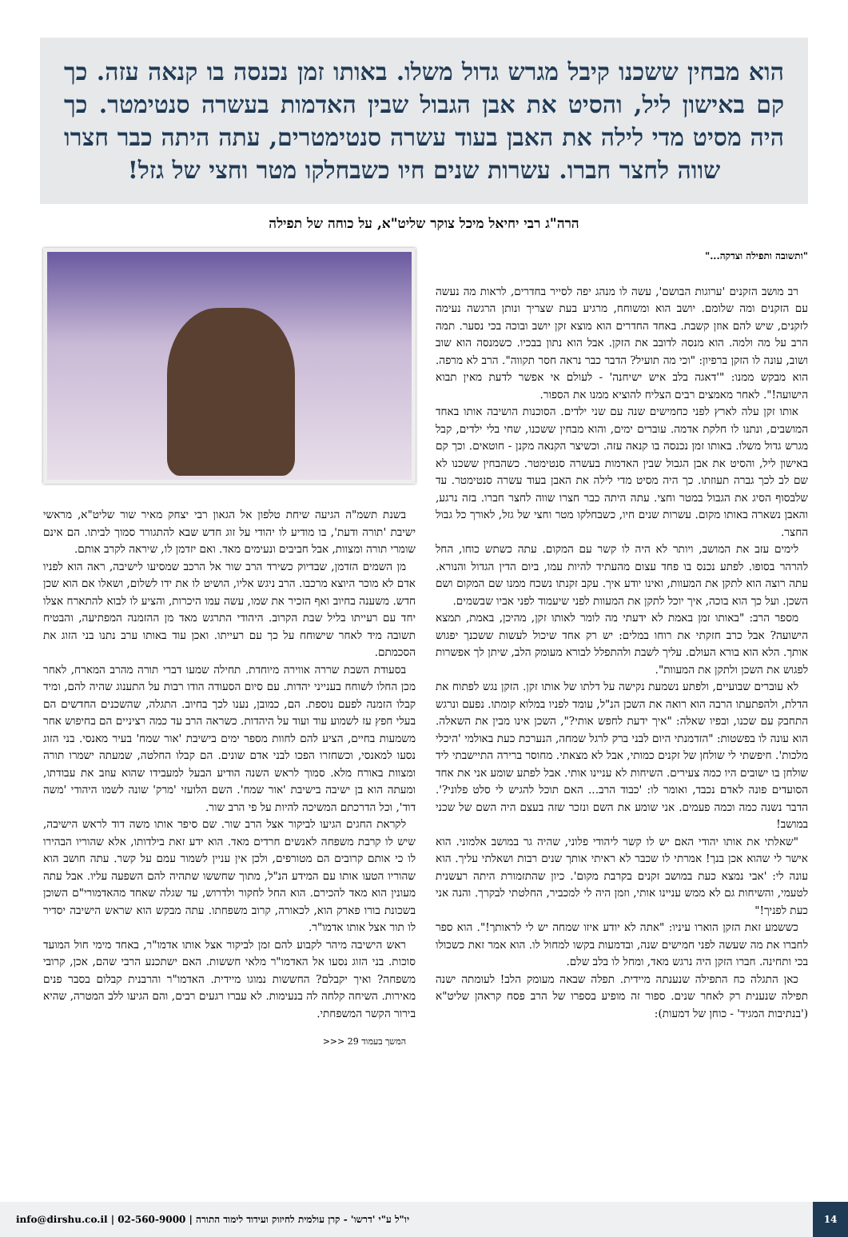הוא מבחין ששכנו קיבל מגרש גדול משלו. באותו זמן נכנסה בו קנאה עזה. כך קם באישון ליל, והסיט את אבן הגבול שבין האדמות בעשרה סנטימטר. כך היה מסיט מדי לילה את האבן בעוד עשרה סנטימטרים, עתה היתה כבר חצרו שווה לחצר חברו. עשרות שנים חיו כשבחלקו מטר וחצי של גזל!
הרה"ג רבי יחיאל מיכל צוקר שליט"א, על כוחה של תפילה
"ותשובה ותפילה וצדקה..."
רב מושב הזקנים 'ערוגות הבושם', עשה לו מנהג יפה לסייר בחדרים, לראות מה נעשה עם הזקנים ומה שלומם. יושב הוא ומשוחח, מרגיע בעת שצריך ונותן הרגשה נעימה לזקנים, שיש להם אוזן קשבת. באחד החדרים הוא מוצא זקן יושב ובוכה בכי נסער. תמה הרב על מה ולמה. הוא מנסה לדובב את הזקן. אבל הוא נתון בבכיו. כשמנסה הוא שוב ושוב, עונה לו הזקן ברפיון: "וכי מה תועיל? הדבר כבר נראה חסר תקווה". הרב לא מרפה. הוא מבקש ממנו: "'דאגה בלב איש ישיחנה' - לעולם אי אפשר לדעת מאין תבוא הישועה!". לאחר מאמצים רבים הצליח להוציא ממנו את הספור.
אותו זקן עלה לארץ לפני כחמישים שנה עם שני ילדים. הסוכנות הושיבה אותו באחד המושבים, ונתנו לו חלקת אדמה. עוברים ימים, והוא מבחין ששכנו, שחי בלי ילדים, קבל מגרש גדול משלו. באותו זמן נכנסה בו קנאה עזה. וכשיצר הקנאה מקנן - חוטאים. וכך קם באישון ליל, והסיט את אבן הגבול שבין האדמות בעשרה סנטימטר. כשהבחין ששכנו לא שם לב לכך גברה תעוזתו. כך היה מסיט מדי לילה את האבן בעוד עשרה סנטימטר. עד שלבסוף הסיג את הגבול במטר וחצי. עתה היתה כבר חצרו שווה לחצר חברו. בזה נרגע, והאבן נשארה באותו מקום. עשרות שנים חיו, כשבחלקו מטר וחצי של גזל, לאורך כל גבול החצר.
לימים עזב את המושב, ויותר לא היה לו קשר עם המקום. עתה כשתש כוחו, החל להרהר בסופו. לפתע נכנס בו פחד עצום מהעתיד להיות עמו, ביום הדין הגדול והנורא. עתה רוצה הוא לתקן את המעוות, ואינו יודע איך. עקב זקנתו נשכח ממנו שם המקום ושם השכן. ועל כך הוא בוכה, איך יוכל לתקן את המעוות לפני שיעמוד לפני אביו שבשמים.
מספר הרב: "באותו זמן באמת לא ידעתי מה לומר לאותו זקן, מהיכן, באמת, תמצא הישועה? אבל כרב חזקתי את רוחו במלים: יש רק אחד שיכול לעשות ששכנך יפגוש אותך. הלא הוא בורא העולם. עליך לשבת ולהתפלל לבורא מעומק הלב, שיתן לך אפשרות לפגוש את השכן ולתקן את המעוות".
לא עוברים שבועיים, ולפתע נשמעת נקישה על דלתו של אותו זקן. הזקן נגש לפתוח את הדלת, ולהפתעתו הרבה הוא רואה את השכן הנ"ל, עומד לפניו במלוא קומתו. נפעם ונרגש התחבק עם שכנו, ובפיו שאלה: "איך ידעת לחפש אותי?", השכן אינו מבין את השאלה. הוא עונה לו בפשטות: "הזדמנתי היום לבני ברק לרגל שמחה, הנערכת כעת באולמי 'היכלי מלכות'. חיפשתי לי שולחן של זקנים כמותי, אבל לא מצאתי. מחוסר ברירה התיישבתי ליד שולחן בו ישובים היו כמה צעירים. השיחות לא עניינו אותי. אבל לפתע שומע אני את אחד הסועדים פונה לאדם נכבד, ואומר לו: 'כבוד הרב... האם תוכל להגיש לי סלט פלוני?'. הדבר נשנה כמה וכמה פעמים. אני שומע את השם ונזכר שזה בעצם היה השם של שכני במושב!
"שאלתי את אותו יהודי האם יש לו קשר ליהודי פלוני, שהיה גר במושב אלמוני. הוא אישר לי שהוא אכן בנך! אמרתי לו שכבר לא ראיתי אותך שנים רבות ושאלתי עליך. הוא עונה לי: 'אבי נמצא כעת במושב זקנים בקרבת מקום'. כיון שהתזמורת היתה רעשנית לטעמי, והשיחות גם לא ממש עניינו אותי, וזמן היה לי למכביר, החלטתי לבקרך. והנה אני כעת לפניך!"
כששמע זאת הזקן הוארו עיניו: "אתה לא יודע איזו שמחה יש לי לראותך!". הוא ספר לחברו את מה שעשה לפני חמישים שנה, ובדמעות בקשו למחול לו. הוא אמר זאת כשכולו בכי ותחינה. חברו הזקן היה נרגש מאד, ומחל לו בלב שלם.
כאן התגלה כח התפילה שנענתה מיידית. תפלה שבאה מעומק הלב! לעומתה ישנה תפילה שנענית רק לאחר שנים. ספור זה מופיע בספרו של הרב פסח קראהן שליט"א ('בנתיבות המגיד' - כוחן של דמעות):
בשנת תשמ"ה הגיעה שיחת טלפון אל הגאון רבי יצחק מאיר שור שליט"א, מראשי ישיבת 'תורה ודעת', בו מודיע לו יהודי על זוג חדש שבא להתגורר סמוך לביתו. הם אינם שומרי תורה ומצוות, אבל חביבים ונעימים מאד. ואם יזדמן לו, שיראה לקרב אותם.
מן השמים הזדמן, שבדיוק כשירד הרב שור אל הרכב שמסיעו לישיבה, ראה הוא לפניו אדם לא מוכר היוצא מרכבו. הרב ניגש אליו, הושיט לו את ידו לשלום, ושאלו אם הוא שכן חדש. משענה בחיוב ואף הזכיר את שמו, עשה עמו היכרות, והציע לו לבוא להתארח אצלו יחד עם רעייתו בליל שבת הקרוב. היהודי התרגש מאד מן ההזמנה המפתיעה, והבטיח תשובה מיד לאחר שישוחח על כך עם רעייתו. ואכן עוד באותו ערב נתנו בני הזוג את הסכמתם.
בסעודת השבת שררה אווירה מיוחדת. תחילה שמעו דברי תורה מהרב המארח, לאחר מכן החלו לשוחח בענייני יהדות. עם סיום הסעודה הודו רבות על התענוג שהיה להם, ומיד קבלו הזמנה לפעם נוספת. הם, כמובן, נענו לכך בחיוב. התגלה, שהשכנים החדשים הם בעלי חפץ עז לשמוע עוד ועוד על היהדות. כשראה הרב עד כמה רציניים הם בחיפוש אחר משמעות בחיים, הציע להם לחוות מספר ימים בישיבת 'אור שמח' בעיר מאנסי. בני הזוג נסעו למאנסי, וכשחזרו הפכו לבני אדם שונים. הם קבלו החלטה, שמעתה ישמרו תורה ומצוות באורח מלא. סמוך לראש השנה הודיע הבעל למעבידו שהוא עוזב את עבודתו, ומעתה הוא בן ישיבה בישיבת 'אור שמח'. השם הלועזי 'מרק' שונה לשמו היהודי 'משה דוד', וכל הדרכתם המשיכה להיות על פי הרב שור.
לקראת החגים הגיעו לביקור אצל הרב שור. שם סיפר אותו משה דוד לראש הישיבה, שיש לו קרבת משפחה לאנשים חרדים מאד. הוא ידע זאת בילדותו, אלא שהוריו הבהירו לו כי אותם קרובים הם מטורפים, ולכן אין עניין לשמור עמם על קשר. עתה חושב הוא שהוריו הטעו אותו עם המידע הנ"ל, מתוך שחששו שתהיה להם השפעה עליו. אבל עתה מעונין הוא מאד להכירם. הוא החל לחקור ולדרוש, עד שגלה שאחד מהאדמורי"ם השוכן בשכונת בורו פארק הוא, לכאורה, קרוב משפחתו. עתה מבקש הוא שראש הישיבה יסדיר לו תור אצל אותו אדמו"ר.
ראש הישיבה מיהר לקבוע להם זמן לביקור אצל אותו אדמו"ר, באחד מימי חול המועד סוכות. בני הזוג נסעו אל האדמו"ר מלאי חששות. האם ישתכנע הרבי שהם, אכן, קרובי משפחה? ואיך יקבלם? החששות נמוגו מיידית. האדמו"ר והרבנית קבלום בסבר פנים מאירות. השיחה קלחה לה בנעימות. לא עברו רגעים רבים, והם הגיעו ללב המטרה, שהיא בירור הקשר המשפחתי.
המשך בעמוד 29 <<<
14
יו"ל ע"י 'דרשו' - קרן עולמית לחיזוק ועידוד לימוד התורה | 02-560-9000 | info@dirshu.co.il